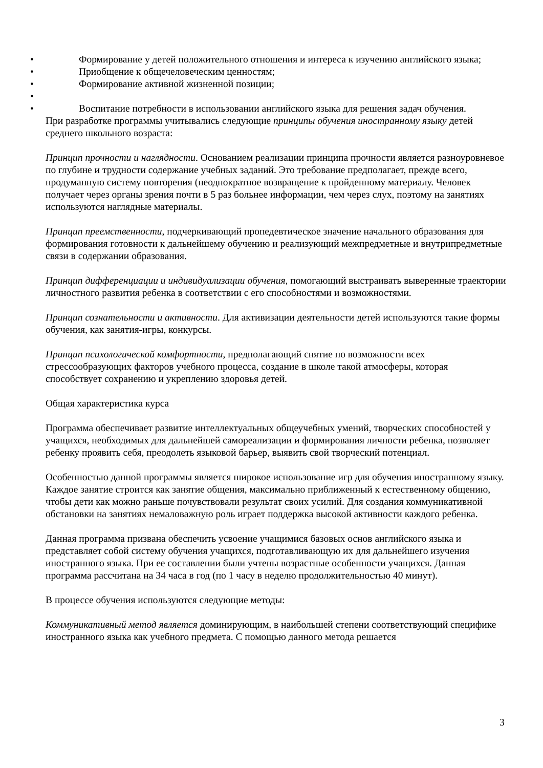• Формирование у детей положительного отношения и интереса к изучению английского языка;
• Приобщение к общечеловеческим ценностям;
• Формирование активной жизненной позиции;
• • Воспитание потребности в использовании английского языка для решения задач обучения.
При разработке программы учитывались следующие принципы обучения иностранному языку детей среднего школьного возраста:
Принцип прочности и наглядности. Основанием реализации принципа прочности является разноуровневое по глубине и трудности содержание учебных заданий. Это требование предполагает, прежде всего, продуманную систему повторения (неоднократное возвращение к пройденному материалу. Человек получает через органы зрения почти в 5 раз больнее информации, чем через слух, поэтому на занятиях используются наглядные материалы.
Принцип преемственности, подчеркивающий пропедевтическое значение начального образования для формирования готовности к дальнейшему обучению и реализующий межпредметные и внутрипредметные связи в содержании образования.
Принцип дифференциации и индивидуализации обучения, помогающий выстраивать выверенные траектории личностного развития ребенка в соответствии с его способностями и возможностями.
Принцип сознательности и активности. Для активизации деятельности детей используются такие формы обучения, как занятия-игры, конкурсы.
Принцип психологической комфортности, предполагающий снятие по возможности всех стрессообразующих факторов учебного процесса, создание в школе такой атмосферы, которая способствует сохранению и укреплению здоровья детей.
Общая характеристика курса
Программа обеспечивает развитие интеллектуальных общеучебных умений, творческих способностей у учащихся, необходимых для дальнейшей самореализации и формирования личности ребенка, позволяет ребенку проявить себя, преодолеть языковой барьер, выявить свой творческий потенциал.
Особенностью данной программы является широкое использование игр для обучения иностранному языку. Каждое занятие строится как занятие общения, максимально приближенный к естественному общению, чтобы дети как можно раньше почувствовали результат своих усилий. Для создания коммуникативной обстановки на занятиях немаловажную роль играет поддержка высокой активности каждого ребенка.
Данная программа призвана обеспечить усвоение учащимися базовых основ английского языка и представляет собой систему обучения учащихся, подготавливающую их для дальнейшего изучения иностранного языка. При ее составлении были учтены возрастные особенности учащихся. Данная программа рассчитана на 34 часа в год (по 1 часу в неделю продолжительностью 40 минут).
В процессе обучения используются следующие методы:
Коммуникативный метод является доминирующим, в наибольшей степени соответствующий специфике иностранного языка как учебного предмета. С помощью данного метода решается
3